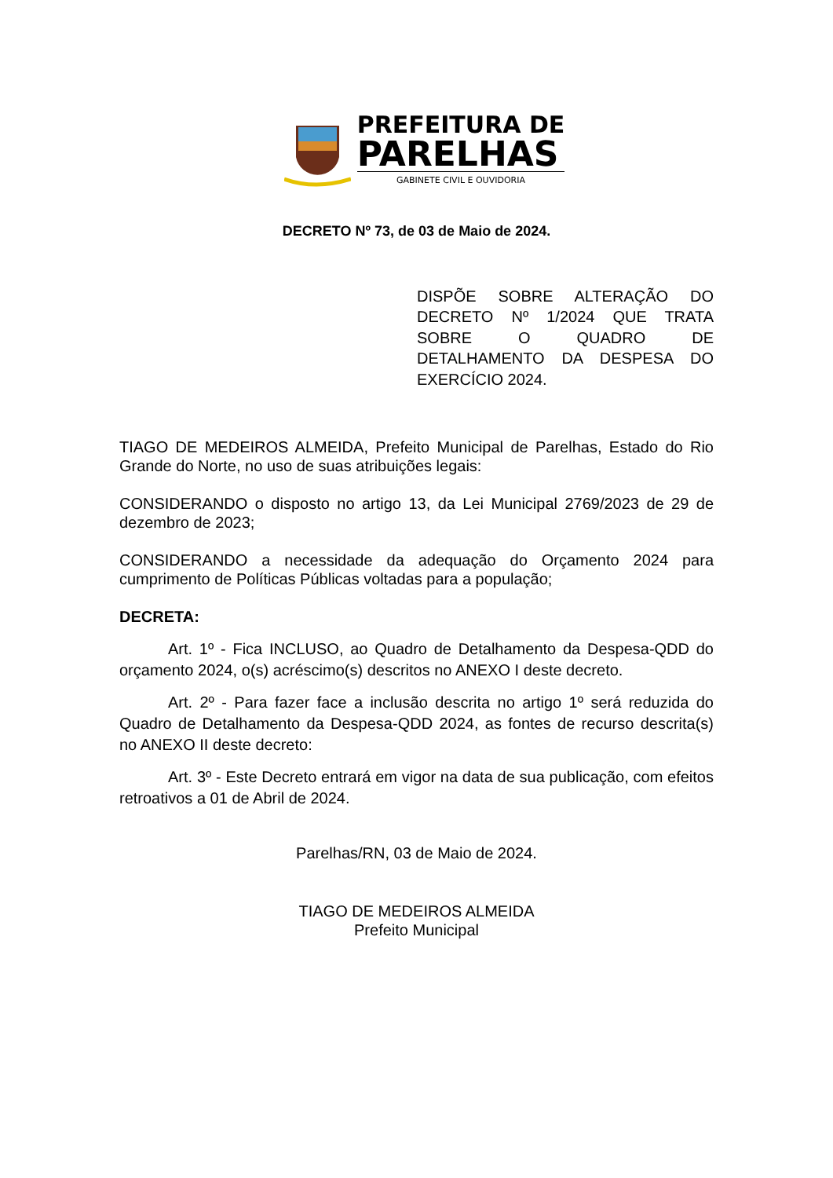PREFEITURA DE
PARELHAS
GABINETE CIVIL E OUVIDORIA
DECRETO Nº 73, de 03 de Maio de 2024.
DISPÕE SOBRE ALTERAÇÃO DO DECRETO Nº 1/2024 QUE TRATA SOBRE O QUADRO DE DETALHAMENTO DA DESPESA DO EXERCÍCIO 2024.
TIAGO DE MEDEIROS ALMEIDA, Prefeito Municipal de Parelhas, Estado do Rio Grande do Norte, no uso de suas atribuições legais:
CONSIDERANDO o disposto no artigo 13, da Lei Municipal 2769/2023 de 29 de dezembro de 2023;
CONSIDERANDO a necessidade da adequação do Orçamento 2024 para cumprimento de Políticas Públicas voltadas para a população;
DECRETA:
Art. 1º - Fica INCLUSO, ao Quadro de Detalhamento da Despesa-QDD do orçamento 2024, o(s) acréscimo(s) descritos no ANEXO I deste decreto.
Art. 2º - Para fazer face a inclusão descrita no artigo 1º será reduzida do Quadro de Detalhamento da Despesa-QDD 2024, as fontes de recurso descrita(s) no ANEXO II deste decreto:
Art. 3º - Este Decreto entrará em vigor na data de sua publicação, com efeitos retroativos a 01 de Abril de 2024.
Parelhas/RN, 03 de Maio de 2024.
TIAGO DE MEDEIROS ALMEIDA
Prefeito Municipal